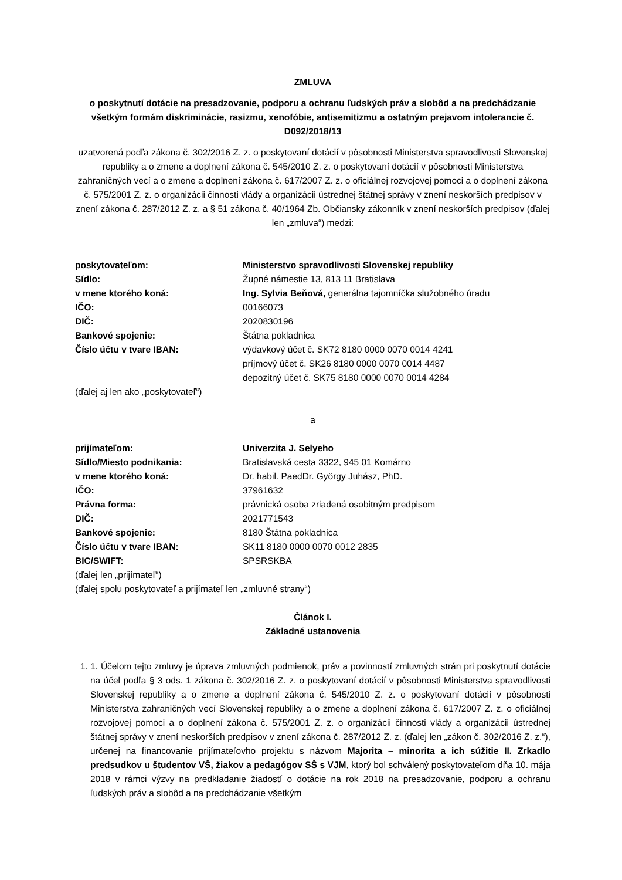ZMLUVA
o poskytnutí dotácie na presadzovanie, podporu a ochranu ľudských práv a slobôd a na predchádzanie všetkým formám diskriminácie, rasizmu, xenofóbie, antisemitizmu a ostatným prejavom intolerancie č. D092/2018/13
uzatvorená podľa zákona č. 302/2016 Z. z. o poskytovaní dotácií v pôsobnosti Ministerstva spravodlivosti Slovenskej republiky a o zmene a doplnení zákona č. 545/2010 Z. z. o poskytovaní dotácií v pôsobnosti Ministerstva zahraničných vecí a o zmene a doplnení zákona č. 617/2007 Z. z. o oficiálnej rozvojovej pomoci a o doplnení zákona č. 575/2001 Z. z. o organizácii činnosti vlády a organizácii ústrednej štátnej správy v znení neskorších predpisov v znení zákona č. 287/2012 Z. z. a § 51 zákona č. 40/1964 Zb. Občiansky zákonník v znení neskorších predpisov (ďalej len „zmluva“) medzi:
| poskytovateľom: | Ministerstvo spravodlivosti Slovenskej republiky |
| Sídlo: | Župné námestie 13, 813 11 Bratislava |
| v mene ktorého koná: | Ing. Sylvia Beňová, generálna tajomníčka služobného úradu |
| IČO: | 00166073 |
| DIČ: | 2020830196 |
| Bankové spojenie: | Štátna pokladnica |
| Číslo účtu v tvare IBAN: | výdavkový účet č. SK72 8180 0000 0070 0014 4241 príjmový účet č. SK26 8180 0000 0070 0014 4487 depozitný účet č. SK75 8180 0000 0070 0014 4284 |
(ďalej aj len ako „poskytovateľ“)
a
| prijímateľom: | Univerzita J. Selyeho |
| Sídlo/Miesto podnikania: | Bratislavská cesta 3322, 945 01 Komárno |
| v mene ktorého koná: | Dr. habil. PaedDr. György Juhász, PhD. |
| IČO: | 37961632 |
| Právna forma: | právnická osoba zriadená osobitným predpisom |
| DIČ: | 2021771543 |
| Bankové spojenie: | 8180 Štátna pokladnica |
| Číslo účtu v tvare IBAN: | SK11 8180 0000 0070 0012 2835 |
| BIC/SWIFT: | SPSRSKBA |
(ďalej len „prijímateľ“)
(ďalej spolu poskytovateľ a prijímateľ len „zmluvné strany“)
Článok I.
Základné ustanovenia
1. 1. Účelom tejto zmluvy je úprava zmluvných podmienok, práv a povinností zmluvných strán pri poskytnutí dotácie na účel podľa § 3 ods. 1 zákona č. 302/2016 Z. z. o poskytovaní dotácií v pôsobnosti Ministerstva spravodlivosti Slovenskej republiky a o zmene a doplnení zákona č. 545/2010 Z. z. o poskytovaní dotácií v pôsobnosti Ministerstva zahraničných vecí Slovenskej republiky a o zmene a doplnení zákona č. 617/2007 Z. z. o oficiálnej rozvojovej pomoci a o doplnení zákona č. 575/2001 Z. z. o organizácii činnosti vlády a organizácii ústrednej štátnej správy v znení neskorších predpisov v znení zákona č. 287/2012 Z. z. (ďalej len „zákon č. 302/2016 Z. z.“), určenej na financovanie prijímateľovho projektu s názvom Majorita – minorita a ich súžitie II. Zrkadlo predsudkov u študentov VŠ, žiakov a pedagógov SŠ s VJM, ktorý bol schválený poskytovateľom dňa 10. mája 2018 v rámci výzvy na predkladanie žiadostí o dotácie na rok 2018 na presadzovanie, podporu a ochranu ľudských práv a slobôd a na predchádzanie všetkým